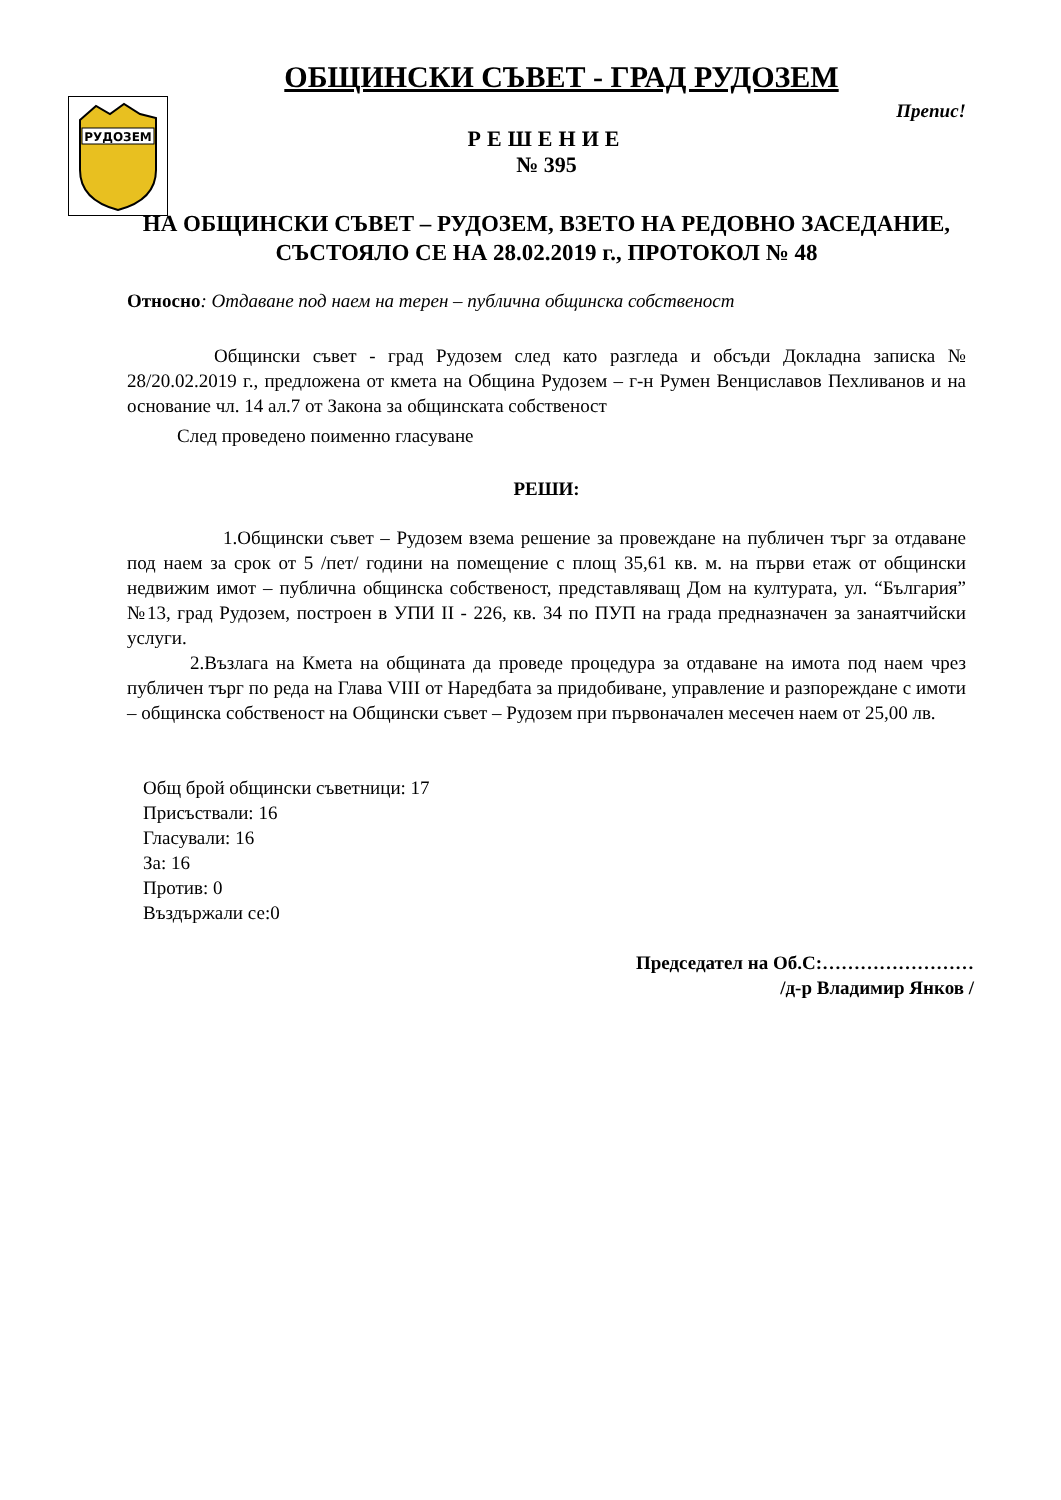РУДОЗЕМ
ОБЩИНСКИ СЪВЕТ - ГРАД РУДОЗЕМ
Препис!
РЕШЕНИЕ
№ 395
НА ОБЩИНСКИ СЪВЕТ – РУДОЗЕМ, ВЗЕТО НА РЕДОВНО ЗАСЕДАНИЕ, СЪСТОЯЛО СЕ НА 28.02.2019 г., ПРОТОКОЛ № 48
Относно: Отдаване под наем на терен – публична общинска собственост
Общински съвет - град Рудозем след като разгледа и обсъди Докладна записка № 28/20.02.2019 г., предложена от кмета на Община Рудозем – г-н Румен Венциславов Пехливанов и на основание чл. 14 ал.7 от Закона за общинската собственост
След проведено поименно гласуване
РЕШИ:
1.Общински съвет – Рудозем взема решение за провеждане на публичен търг за отдаване под наем за срок от 5 /пет/ години на помещение с площ 35,61 кв. м. на първи етаж от общински недвижим имот – публична общинска собственост, представляващ Дом на културата, ул. “България” №13, град Рудозем, построен в УПИ II - 226, кв. 34 по ПУП на града предназначен за занаятчийски услуги.
2.Възлага на Кмета на общината да проведе процедура за отдаване на имота под наем чрез публичен търг по реда на Глава VIII от Наредбата за придобиване, управление и разпореждане с имоти – общинска собственост на Общински съвет – Рудозем при първоначален месечен наем от 25,00 лв.
Общ брой общински съветници: 17
Присъствали: 16
Гласували: 16
За: 16
Против: 0
Въздържали се:0
Председател на Об.С:……………………
/д-р Владимир Янков /